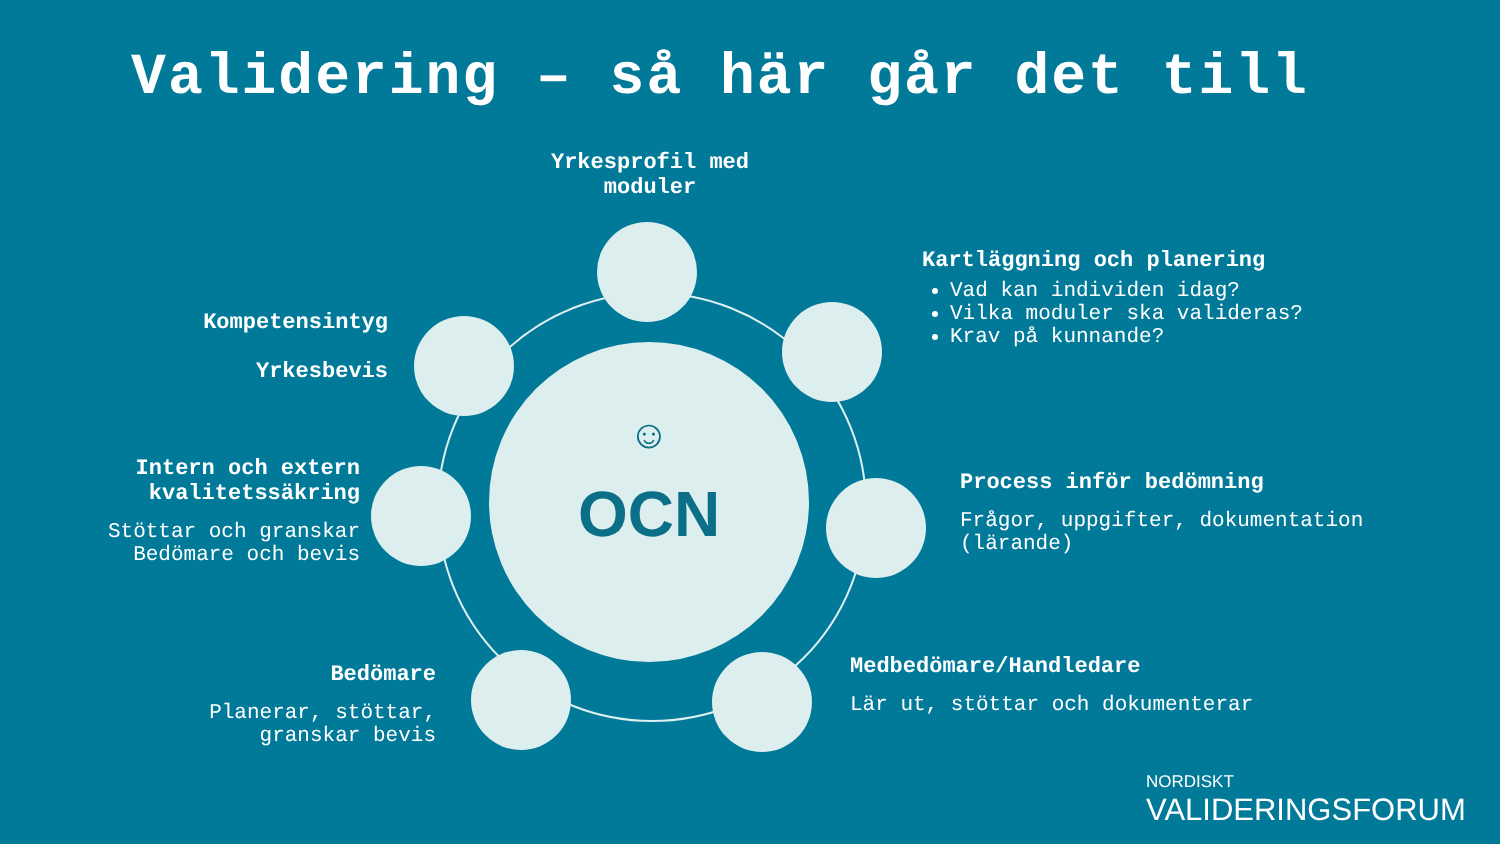Validering – så här går det till
☺
OCN
Yrkesprofil med moduler
Kartläggning och planering
Vad kan individen idag?
Vilka moduler ska valideras?
Krav på kunnande?
Process inför bedömning
Frågor, uppgifter, dokumentation (lärande)
Medbedömare/Handledare
Lär ut, stöttar och dokumenterar
Bedömare
Planerar, stöttar, granskar bevis
Intern och extern kvalitetssäkring
Stöttar och granskar Bedömare och bevis
Kompetensintyg
Yrkesbevis
NORDISKT
VALIDERINGSFORUM